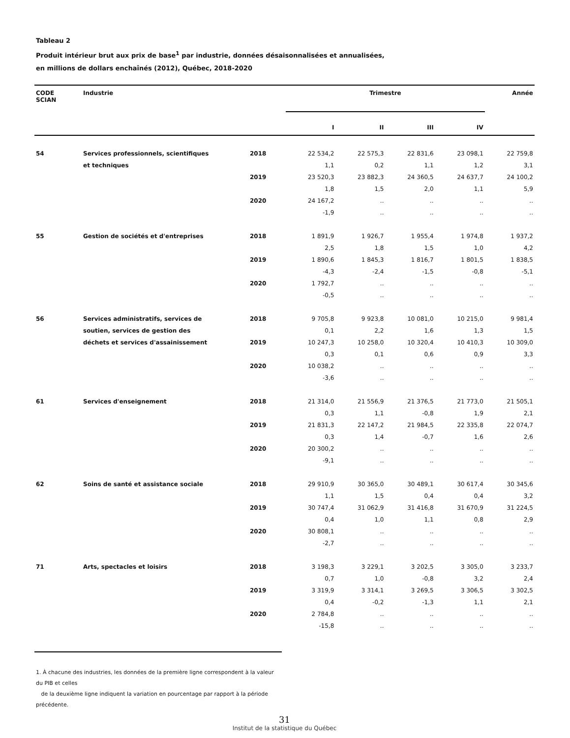Tableau 2
Produit intérieur brut aux prix de base<sup>1</sup> par industrie, données désaisonnalisées et annualisées,
en millions de dollars enchaînés (2012), Québec, 2018-2020
| CODE SCIAN | Industrie | | Trimestre | | | | Année |
| --- | --- | --- | --- | --- | --- | --- | --- |
| | | | I | II | III | IV | |
| 54 | Services professionnels, scientifiques | 2018 | 22 534,2 | 22 575,3 | 22 831,6 | 23 098,1 | 22 759,8 |
| | et techniques | | 1,1 | 0,2 | 1,1 | 1,2 | 3,1 |
| | | 2019 | 23 520,3 | 23 882,3 | 24 360,5 | 24 637,7 | 24 100,2 |
| | | | 1,8 | 1,5 | 2,0 | 1,1 | 5,9 |
| | | 2020 | 24 167,2 | .. | .. | .. | .. |
| | | | -1,9 | .. | .. | .. | .. |
| 55 | Gestion de sociétés et d'entreprises | 2018 | 1 891,9 | 1 926,7 | 1 955,4 | 1 974,8 | 1 937,2 |
| | | | 2,5 | 1,8 | 1,5 | 1,0 | 4,2 |
| | | 2019 | 1 890,6 | 1 845,3 | 1 816,7 | 1 801,5 | 1 838,5 |
| | | | -4,3 | -2,4 | -1,5 | -0,8 | -5,1 |
| | | 2020 | 1 792,7 | .. | .. | .. | .. |
| | | | -0,5 | .. | .. | .. | .. |
| 56 | Services administratifs, services de | 2018 | 9 705,8 | 9 923,8 | 10 081,0 | 10 215,0 | 9 981,4 |
| | soutien, services de gestion des | | 0,1 | 2,2 | 1,6 | 1,3 | 1,5 |
| | déchets et services d'assainissement | 2019 | 10 247,3 | 10 258,0 | 10 320,4 | 10 410,3 | 10 309,0 |
| | | | 0,3 | 0,1 | 0,6 | 0,9 | 3,3 |
| | | 2020 | 10 038,2 | .. | .. | .. | .. |
| | | | -3,6 | .. | .. | .. | .. |
| 61 | Services d'enseignement | 2018 | 21 314,0 | 21 556,9 | 21 376,5 | 21 773,0 | 21 505,1 |
| | | | 0,3 | 1,1 | -0,8 | 1,9 | 2,1 |
| | | 2019 | 21 831,3 | 22 147,2 | 21 984,5 | 22 335,8 | 22 074,7 |
| | | | 0,3 | 1,4 | -0,7 | 1,6 | 2,6 |
| | | 2020 | 20 300,2 | .. | .. | .. | .. |
| | | | -9,1 | .. | .. | .. | .. |
| 62 | Soins de santé et assistance sociale | 2018 | 29 910,9 | 30 365,0 | 30 489,1 | 30 617,4 | 30 345,6 |
| | | | 1,1 | 1,5 | 0,4 | 0,4 | 3,2 |
| | | 2019 | 30 747,4 | 31 062,9 | 31 416,8 | 31 670,9 | 31 224,5 |
| | | | 0,4 | 1,0 | 1,1 | 0,8 | 2,9 |
| | | 2020 | 30 808,1 | .. | .. | .. | .. |
| | | | -2,7 | .. | .. | .. | .. |
| 71 | Arts, spectacles et loisirs | 2018 | 3 198,3 | 3 229,1 | 3 202,5 | 3 305,0 | 3 233,7 |
| | | | 0,7 | 1,0 | -0,8 | 3,2 | 2,4 |
| | | 2019 | 3 319,9 | 3 314,1 | 3 269,5 | 3 306,5 | 3 302,5 |
| | | | 0,4 | -0,2 | -1,3 | 1,1 | 2,1 |
| | | 2020 | 2 784,8 | .. | .. | .. | .. |
| | | | -15,8 | .. | .. | .. | .. |
1. À chacune des industries, les données de la première ligne correspondent à la valeur du PIB et celles
de la deuxième ligne indiquent la variation en pourcentage par rapport à la période précédente.
31
Institut de la statistique du Québec